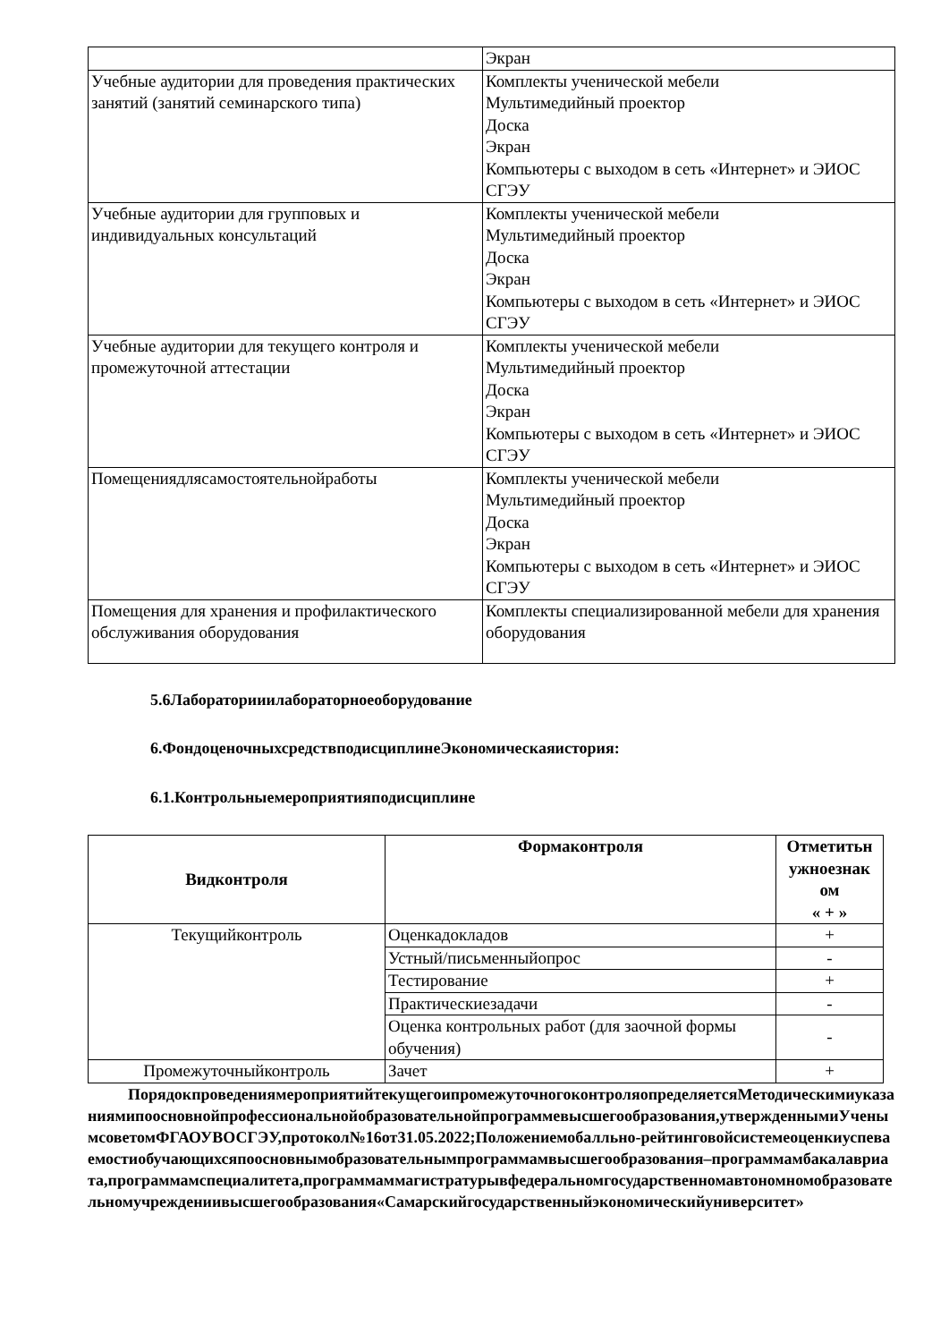| | Экран |
| Учебные аудитории для проведения практических занятий (занятий семинарского типа) | Комплекты ученической мебели Мультимедийный проектор Доска Экран Компьютеры с выходом в сеть «Интернет» и ЭИОС СГЭУ |
| Учебные аудитории для групповых и индивидуальных консультаций | Комплекты ученической мебели Мультимедийный проектор Доска Экран Компьютеры с выходом в сеть «Интернет» и ЭИОС СГЭУ |
| Учебные аудитории для текущего контроля и промежуточной аттестации | Комплекты ученической мебели Мультимедийный проектор Доска Экран Компьютеры с выходом в сеть «Интернет» и ЭИОС СГЭУ |
| Помещениядлясамостоятельнойработы | Комплекты ученической мебели Мультимедийный проектор Доска Экран Компьютеры с выходом в сеть «Интернет» и ЭИОС СГЭУ |
| Помещения для хранения и профилактического обслуживания оборудования | Комплекты специализированной мебели для хранения оборудования |
5.6Лабораторииилабораторноеоборудование
6.ФондоценочныхсредствподисциплинеЭкономическаяистория:
6.1.Контрольныемероприятияподисциплине
| Видконтроля | Формаконтроля | Отметитьн ужноезнак ом « + » |
| --- | --- | --- |
| Текущийконтроль | Оценкадокладов | + |
| | Устный/письменныйопрос | - |
| | Тестирование | + |
| | Практическиезадачи | - |
| | Оценка контрольных работ (для заочной формы обучения) | - |
| Промежуточныйконтроль | Зачет | + |
ПорядокпроведениямероприятийтекущегоипромежуточногоконтроляопределяетсяМетодическимиуказаниямипоосновнойпрофессиональнойобразовательнойпрограммевысшегообразования,утвержденнымиУченымсоветомФГАОУВОСГЭУ,протокол№16от31.05.2022;Положениемобалльно-рейтинговойсистемеоценкиуспеваемостиобучающихсяпоосновнымобразовательнымпрограммамвысшегообразования–программамбакалавриата,программамспециалитета,программаммагистратурывфедеральномгосударственномавтономномобразовательномучреждениивысшегообразования«Самарскийгосударственныйэкономическийуниверситет»